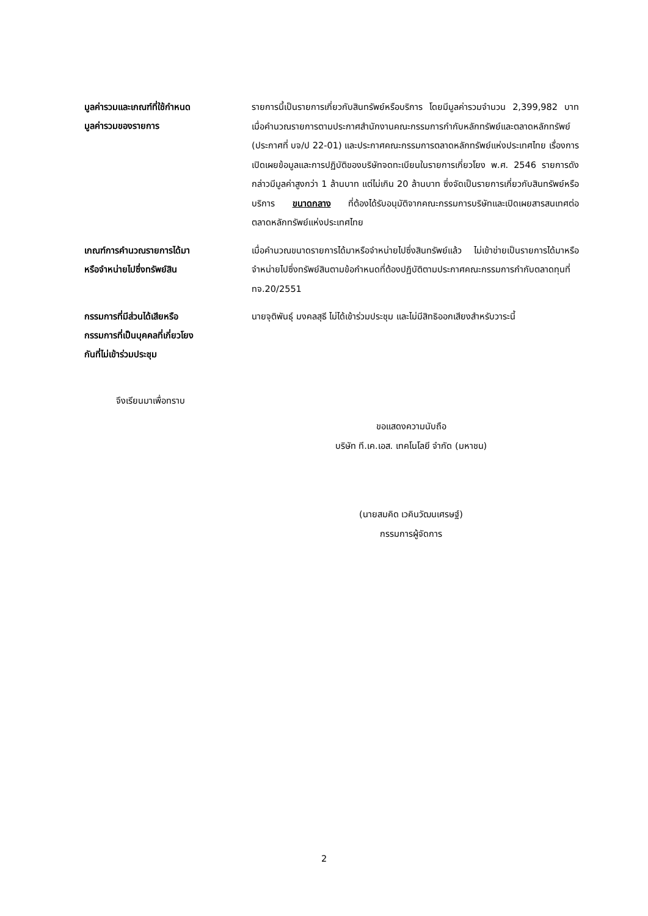มูลค่ารวมและเกณฑ์ที่ใช้กำหนด
มูลค่ารวมของรายการ
รายการนี้เป็นรายการเกี่ยวกับสินทรัพย์หรือบริการ โดยมีมูลค่ารวมจำนวน 2,399,982 บาท เมื่อคำนวณรายการตามประกาศสำนักงานคณะกรรมการกำกับหลักทรัพย์และตลาดหลักทรัพย์ (ประกาศที่ บจ/ป 22-01) และประกาศคณะกรรมการตลาดหลักทรัพย์แห่งประเทศไทย เรื่องการเปิดเผยข้อมูลและการปฏิบัติของบริษัทจดทะเบียนในรายการเกี่ยวโยง พ.ศ. 2546 รายการดังกล่าวมีมูลค่าสูงกว่า 1 ล้านบาท แต่ไม่เกิน 20 ล้านบาท ซึ่งจัดเป็นรายการเกี่ยวกับสินทรัพย์หรือบริการ ขนาดกลาง ที่ต้องได้รับอนุมัติจากคณะกรรมการบริษัทและเปิดเผยสารสนเทศต่อตลาดหลักทรัพย์แห่งประเทศไทย
เกณฑ์การคำนวณรายการได้มา
หรือจำหน่ายไปซึ่งทรัพย์สิน
เมื่อคำนวณขนาดรายการได้มาหรือจำหน่ายไปซึ่งสินทรัพย์แล้ว ไม่เข้าข่ายเป็นรายการได้มาหรือจำหน่ายไปซึ่งทรัพย์สินตามข้อกำหนดที่ต้องปฏิบัติตามประกาศคณะกรรมการกำกับตลาดทุนที่ ทจ.20/2551
กรรมการที่มีส่วนได้เสียหรือ
กรรมการที่เป็นบุคคลที่เกี่ยวโยง
กันที่ไม่เข้าร่วมประชุม
นายจุติพันธุ์ มงคลสุธี ไม่ได้เข้าร่วมประชุม และไม่มีสิทธิออกเสียงสำหรับวาระนี้
จึงเรียนมาเพื่อทราบ
ขอแสดงความนับถือ
บริษัท ที.เค.เอส. เทคโนโลยี จำกัด (มหาชน)
(นายสมคิด เวคินวัฒนเศรษฐ์)
กรรมการผู้จัดการ
2